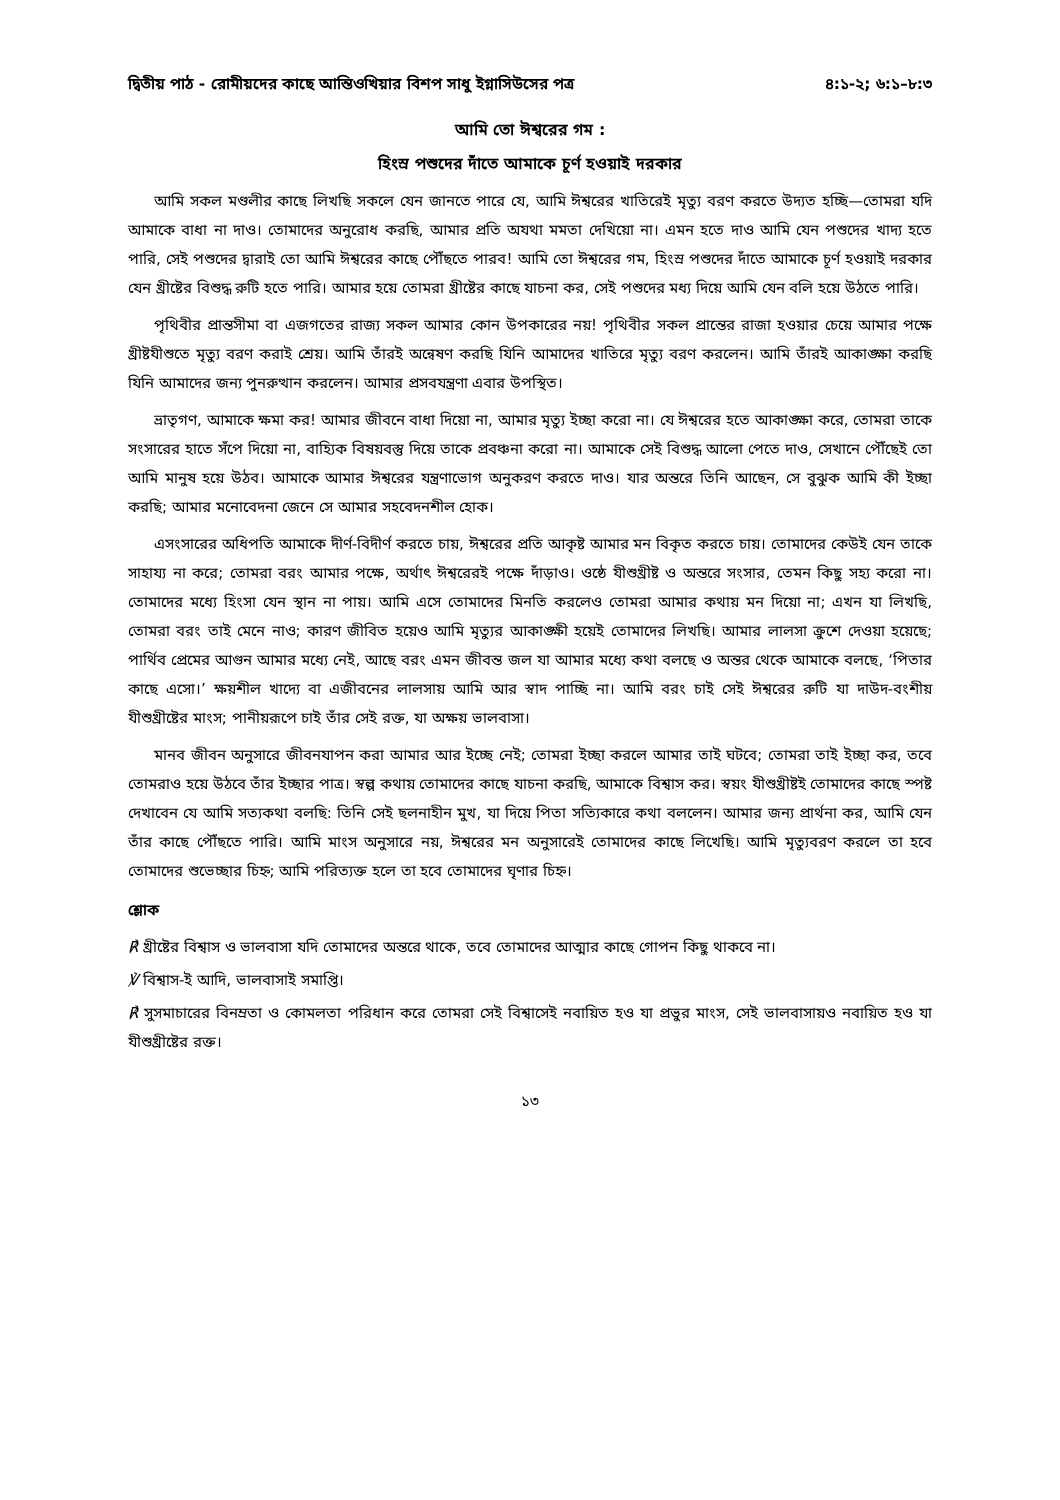দ্বিতীয় পাঠ - রোমীয়দের কাছে আন্তিওখিয়ার বিশপ সাধু ইগ্নাসিউসের পত্র ৪:১-২; ৬:১–৮:৩
আমি তো ঈশ্বরের গম :
হিংস্র পশুদের দাঁতে আমাকে চূর্ণ হওয়াই দরকার
আমি সকল মণ্ডলীর কাছে লিখছি সকলে যেন জানতে পারে যে, আমি ঈশ্বরের খাতিরেই মৃত্যু বরণ করতে উদ্যত হচ্ছি—তোমরা যদি আমাকে বাধা না দাও। তোমাদের অনুরোধ করছি, আমার প্রতি অযথা মমতা দেখিয়ো না। এমন হতে দাও আমি যেন পশুদের খাদ্য হতে পারি, সেই পশুদের দ্বারাই তো আমি ঈশ্বরের কাছে পৌঁছতে পারব! আমি তো ঈশ্বরের গম, হিংস্র পশুদের দাঁতে আমাকে চূর্ণ হওয়াই দরকার যেন খ্রীষ্টের বিশুদ্ধ রুটি হতে পারি। আমার হয়ে তোমরা খ্রীষ্টের কাছে যাচনা কর, সেই পশুদের মধ্য দিয়ে আমি যেন বলি হয়ে উঠতে পারি।
পৃথিবীর প্রান্তসীমা বা এজগতের রাজ্য সকল আমার কোন উপকারের নয়! পৃথিবীর সকল প্রান্তের রাজা হওয়ার চেয়ে আমার পক্ষে খ্রীষ্টযীশুতে মৃত্যু বরণ করাই শ্রেয়। আমি তাঁরই অন্বেষণ করছি যিনি আমাদের খাতিরে মৃত্যু বরণ করলেন। আমি তাঁরই আকাঙ্ক্ষা করছি যিনি আমাদের জন্য পুনরুত্থান করলেন। আমার প্রসবযন্ত্রণা এবার উপস্থিত।
ভ্রাতৃগণ, আমাকে ক্ষমা কর! আমার জীবনে বাধা দিয়ো না, আমার মৃত্যু ইচ্ছা করো না। যে ঈশ্বরের হতে আকাঙ্ক্ষা করে, তোমরা তাকে সংসারের হাতে সঁপে দিয়ো না, বাহ্যিক বিষয়বস্তু দিয়ে তাকে প্রবঞ্চনা করো না। আমাকে সেই বিশুদ্ধ আলো পেতে দাও, সেখানে পৌঁছেই তো আমি মানুষ হয়ে উঠব। আমাকে আমার ঈশ্বরের যন্ত্রণাভোগ অনুকরণ করতে দাও। যার অন্তরে তিনি আছেন, সে বুঝুক আমি কী ইচ্ছা করছি; আমার মনোবেদনা জেনে সে আমার সহবেদনশীল হোক।
এসংসারের অধিপতি আমাকে দীর্ণ-বিদীর্ণ করতে চায়, ঈশ্বরের প্রতি আকৃষ্ট আমার মন বিকৃত করতে চায়। তোমাদের কেউই যেন তাকে সাহায্য না করে; তোমরা বরং আমার পক্ষে, অর্থাৎ ঈশ্বরেরই পক্ষে দাঁড়াও। ওষ্ঠে যীশুখ্রীষ্ট ও অন্তরে সংসার, তেমন কিছু সহ্য করো না। তোমাদের মধ্যে হিংসা যেন স্থান না পায়। আমি এসে তোমাদের মিনতি করলেও তোমরা আমার কথায় মন দিয়ো না; এখন যা লিখছি, তোমরা বরং তাই মেনে নাও; কারণ জীবিত হয়েও আমি মৃত্যুর আকাঙ্ক্ষী হয়েই তোমাদের লিখছি। আমার লালসা ক্রুশে দেওয়া হয়েছে; পার্থিব প্রেমের আগুন আমার মধ্যে নেই, আছে বরং এমন জীবন্ত জল যা আমার মধ্যে কথা বলছে ও অন্তর থেকে আমাকে বলছে, ‘পিতার কাছে এসো।’ ক্ষয়শীল খাদ্যে বা এজীবনের লালসায় আমি আর স্বাদ পাচ্ছি না। আমি বরং চাই সেই ঈশ্বরের রুটি যা দাউদ-বংশীয় যীশুখ্রীষ্টের মাংস; পানীয়রূপে চাই তাঁর সেই রক্ত, যা অক্ষয় ভালবাসা।
মানব জীবন অনুসারে জীবনযাপন করা আমার আর ইচ্ছে নেই; তোমরা ইচ্ছা করলে আমার তাই ঘটবে; তোমরা তাই ইচ্ছা কর, তবে তোমরাও হয়ে উঠবে তাঁর ইচ্ছার পাত্র। স্বল্প কথায় তোমাদের কাছে যাচনা করছি, আমাকে বিশ্বাস কর। স্বয়ং যীশুখ্রীষ্টই তোমাদের কাছে স্পষ্ট দেখাবেন যে আমি সত্যকথা বলছি: তিনি সেই ছলনাহীন মুখ, যা দিয়ে পিতা সত্যিকারে কথা বললেন। আমার জন্য প্রার্থনা কর, আমি যেন তাঁর কাছে পৌঁছতে পারি। আমি মাংস অনুসারে নয়, ঈশ্বরের মন অনুসারেই তোমাদের কাছে লিখেছি। আমি মৃত্যুবরণ করলে তা হবে তোমাদের শুভেচ্ছার চিহ্ন; আমি পরিত্যক্ত হলে তা হবে তোমাদের ঘৃণার চিহ্ন।
শ্লোক
℟ খ্রীষ্টের বিশ্বাস ও ভালবাসা যদি তোমাদের অন্তরে থাকে, তবে তোমাদের আত্মার কাছে গোপন কিছু থাকবে না।
℣ বিশ্বাস-ই আদি, ভালবাসাই সমাপ্তি।
℟ সুসমাচারের বিনম্রতা ও কোমলতা পরিধান করে তোমরা সেই বিশ্বাসেই নবায়িত হও যা প্রভুর মাংস, সেই ভালবাসায়ও নবায়িত হও যা যীশুখ্রীষ্টের রক্ত।
১৩